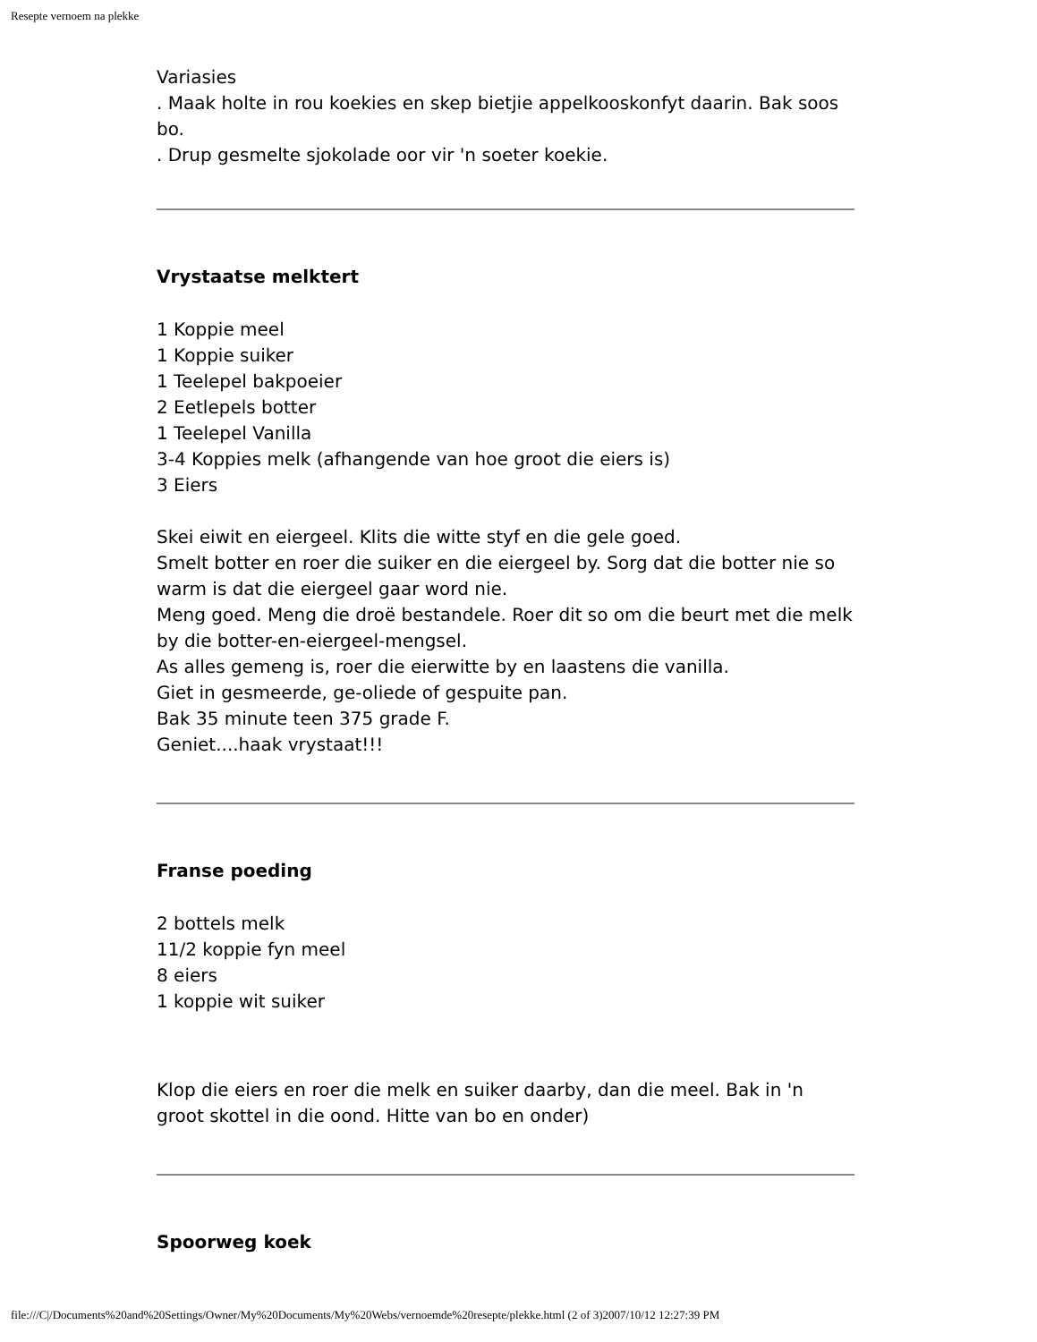Resepte vernoem na plekke
Variasies
. Maak holte in rou koekies en skep bietjie appelkooskonfyt daarin. Bak soos bo.
. Drup gesmelte sjokolade oor vir 'n soeter koekie.
Vrystaatse melktert
1 Koppie meel
1 Koppie suiker
1 Teelepel bakpoeier
2 Eetlepels botter
1 Teelepel Vanilla
3-4 Koppies melk (afhangende van hoe groot die eiers is)
3 Eiers
Skei eiwit en eiergeel. Klits die witte styf en die gele goed.
Smelt botter en roer die suiker en die eiergeel by. Sorg dat die botter nie so warm is dat die eiergeel gaar word nie.
Meng goed. Meng die droë bestandele. Roer dit so om die beurt met die melk by die botter-en-eiergeel-mengsel.
As alles gemeng is, roer die eierwitte by en laastens die vanilla.
Giet in gesmeerde, ge-oliede of gespuite pan.
Bak 35 minute teen 375 grade F.
Geniet....haak vrystaat!!!
Franse poeding
2 bottels melk
11/2 koppie fyn meel
8 eiers
1 koppie wit suiker
Klop die eiers en roer die melk en suiker daarby, dan die meel. Bak in 'n groot skottel in die oond. Hitte van bo en onder)
Spoorweg koek
file:///C|/Documents%20and%20Settings/Owner/My%20Documents/My%20Webs/vernoemde%20resepte/plekke.html (2 of 3)2007/10/12 12:27:39 PM